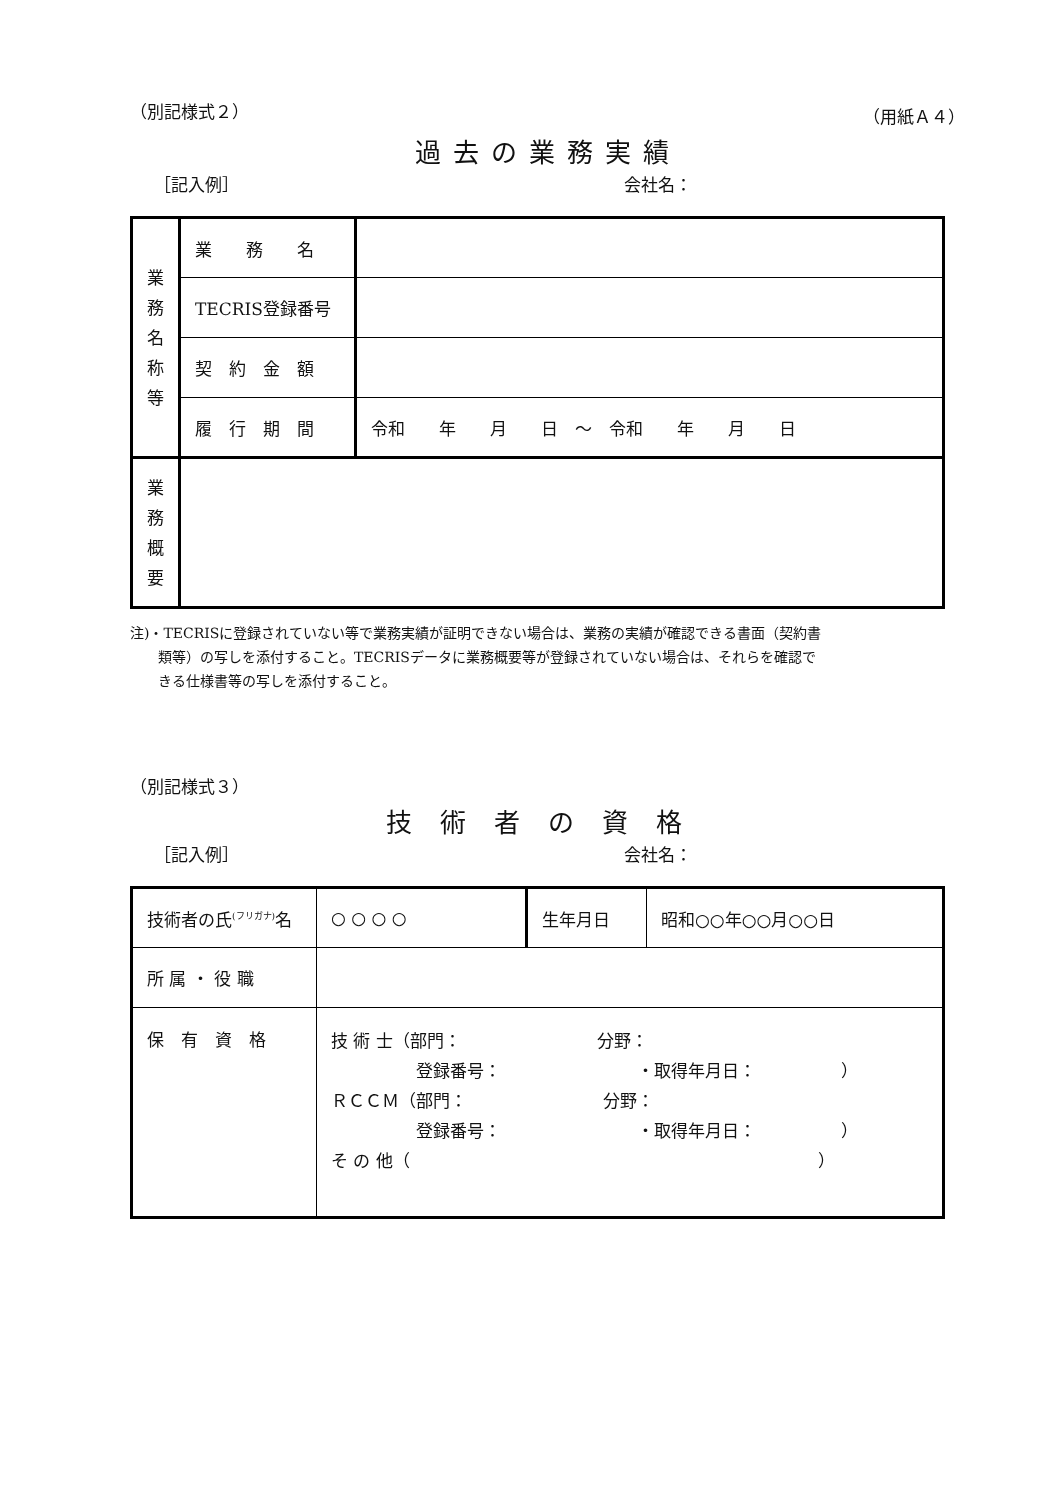（別記様式２） （用紙Ａ４）
過去の業務実績
［記入例］ 会社名：
| 業 務 名 称 等 | 業 務 名 | |
| | TECRIS登録番号 | |
| | 契 約 金 額 | |
| | 履 行 期 間 | 令和 年 月 日 ～ 令和 年 月 日 |
| 業 務 概 要 | | |
注)・TECRISに登録されていない等で業務実績が証明できない場合は、業務の実績が確認できる書面（契約書
　　類等）の写しを添付すること。TECRISデータに業務概要等が登録されていない場合は、それらを確認で
　　きる仕様書等の写しを添付すること。
（別記様式３）
技術者の資格
［記入例］ 会社名：
| 技術者の氏<sup>(フリガナ)</sup>名 | ○ ○ ○ ○ | 生年月日 | 昭和○○年○○月○○日 |
| 所 属 ・ 役 職 | | | |
| 保 有 資 格 | 技 術 士（部門： 分野： 登録番号： ・取得年月日： ） ＲＣＣＭ（部門： 分野： 登録番号： ・取得年月日： ） そ の 他（ ） | | |